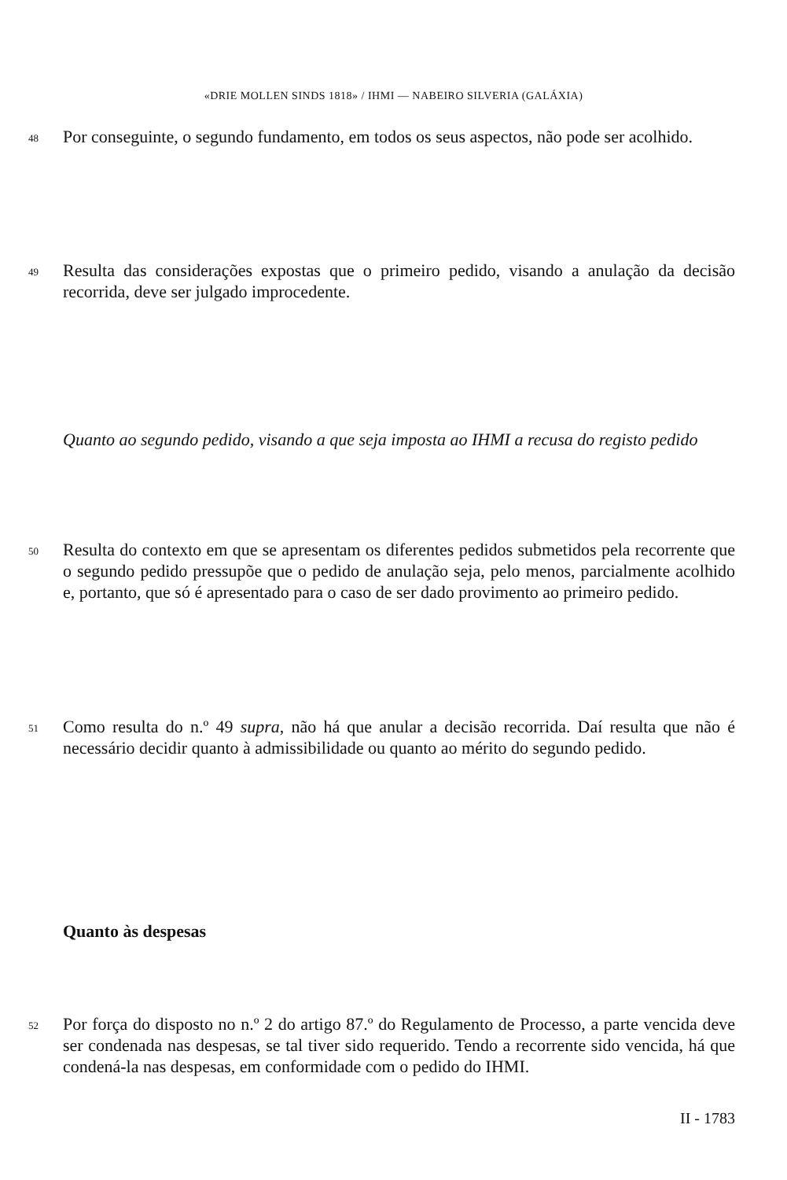«DRIE MOLLEN SINDS 1818» / IHMI — NABEIRO SILVERIA (GALÁXIA)
48 Por conseguinte, o segundo fundamento, em todos os seus aspectos, não pode ser acolhido.
49 Resulta das considerações expostas que o primeiro pedido, visando a anulação da decisão recorrida, deve ser julgado improcedente.
Quanto ao segundo pedido, visando a que seja imposta ao IHMI a recusa do registo pedido
50 Resulta do contexto em que se apresentam os diferentes pedidos submetidos pela recorrente que o segundo pedido pressupõe que o pedido de anulação seja, pelo menos, parcialmente acolhido e, portanto, que só é apresentado para o caso de ser dado provimento ao primeiro pedido.
51 Como resulta do n.º 49 supra, não há que anular a decisão recorrida. Daí resulta que não é necessário decidir quanto à admissibilidade ou quanto ao mérito do segundo pedido.
Quanto às despesas
52 Por força do disposto no n.º 2 do artigo 87.º do Regulamento de Processo, a parte vencida deve ser condenada nas despesas, se tal tiver sido requerido. Tendo a recorrente sido vencida, há que condená-la nas despesas, em conformidade com o pedido do IHMI.
II - 1783